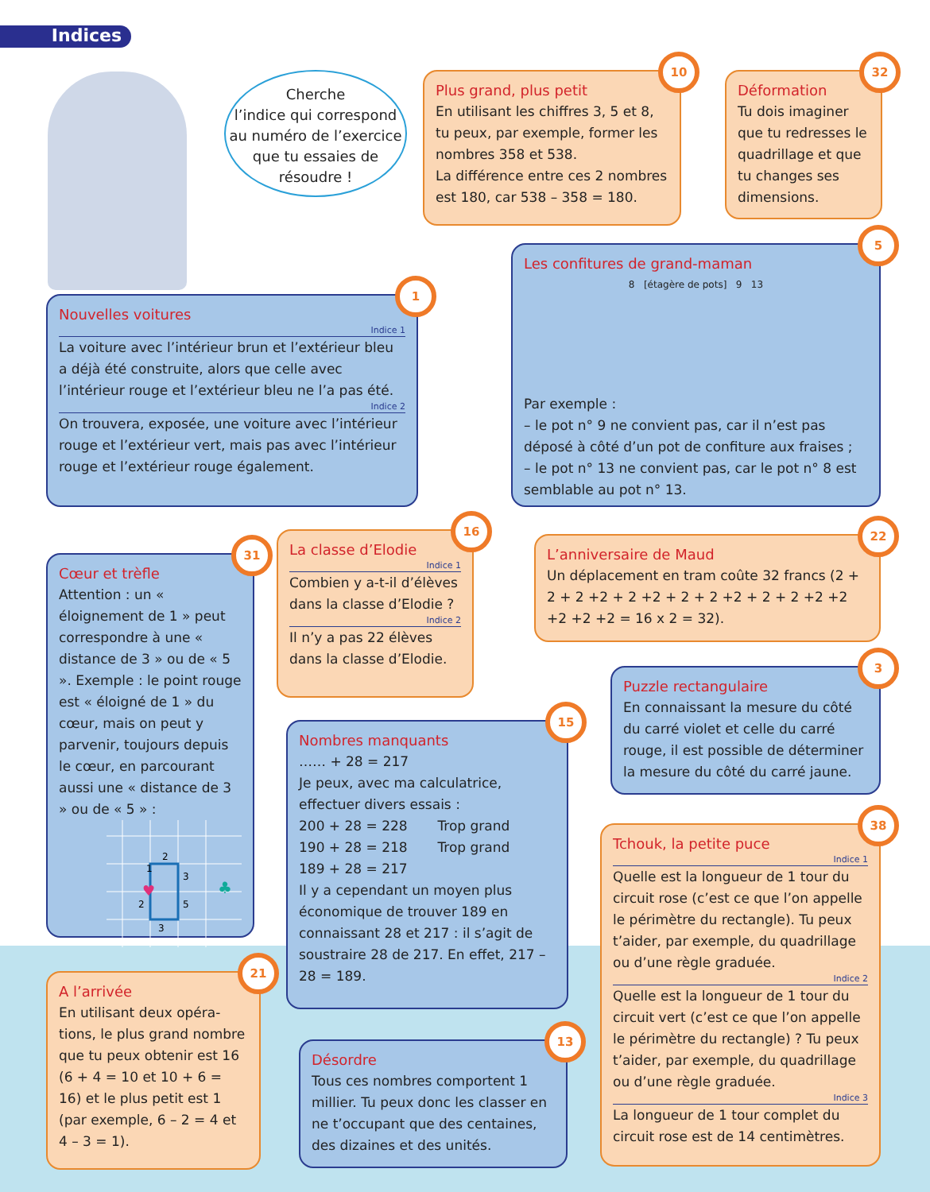Indices
Cherche
l’indice qui correspond
au numéro de l’exercice
que tu essaies de
résoudre !
10
Plus grand, plus petit
En utilisant les chiffres 3, 5 et 8, tu peux, par exemple, former les nombres 358 et 538.
La différence entre ces 2 nombres est 180, car 538 – 358 = 180.
32
Déformation
Tu dois imaginer que tu redresses le quadrillage et que tu changes ses dimensions.
5
Les confitures de grand-maman
8 [étagère de pots] 9 13
Par exemple :
– le pot n° 9 ne convient pas, car il n’est pas déposé à côté d’un pot de confiture aux fraises ;
– le pot n° 13 ne convient pas, car le pot n° 8 est semblable au pot n° 13.
1
Nouvelles voitures
Indice 1
La voiture avec l’intérieur brun et l’extérieur bleu a déjà été construite, alors que celle avec l’intérieur rouge et l’extérieur bleu ne l’a pas été.
Indice 2
On trouvera, exposée, une voiture avec l’intérieur rouge et l’extérieur vert, mais pas avec l’intérieur rouge et l’extérieur rouge également.
31
Cœur et trèfle
Attention : un « éloignement de 1 » peut correspondre à une « distance de 3 » ou de « 5 ». Exemple : le point rouge est « éloigné de 1 » du cœur, mais on peut y parvenir, toujours depuis le cœur, en parcourant aussi une « distance de 3 » ou de « 5 » :
1
2
3
5
2
3
♣
♥
16
La classe d’Elodie
Indice 1
Combien y a-t-il d’élèves dans la classe d’Elodie ?
Indice 2
Il n’y a pas 22 élèves dans la classe d’Elodie.
22
L’anniversaire de Maud
Un déplacement en tram coûte 32 francs (2 + 2 + 2 +2 + 2 +2 + 2 + 2 +2 + 2 + 2 +2 +2 +2 +2 +2 = 16 x 2 = 32).
3
Puzzle rectangulaire
En connaissant la mesure du côté du carré violet et celle du carré rouge, il est possible de déterminer la mesure du côté du carré jaune.
15
Nombres manquants
…… + 28 = 217
Je peux, avec ma calculatrice, effectuer divers essais :
200 + 28 = 228 Trop grand
190 + 28 = 218 Trop grand
189 + 28 = 217
Il y a cependant un moyen plus économique de trouver 189 en connaissant 28 et 217 : il s’agit de soustraire 28 de 217. En effet, 217 – 28 = 189.
38
Tchouk, la petite puce
Indice 1
Quelle est la longueur de 1 tour du circuit rose (c’est ce que l’on appelle le périmètre du rectangle). Tu peux t’aider, par exemple, du quadrillage ou d’une règle graduée.
Indice 2
Quelle est la longueur de 1 tour du circuit vert (c’est ce que l’on appelle le périmètre du rectangle) ? Tu peux t’aider, par exemple, du quadrillage ou d’une règle graduée.
Indice 3
La longueur de 1 tour complet du circuit rose est de 14 centimètres.
21
A l’arrivée
En utilisant deux opéra-tions, le plus grand nombre que tu peux obtenir est 16 (6 + 4 = 10 et 10 + 6 = 16) et le plus petit est 1 (par exemple, 6 – 2 = 4 et 4 – 3 = 1).
13
Désordre
Tous ces nombres comportent 1 millier. Tu peux donc les classer en ne t’occupant que des centaines, des dizaines et des unités.